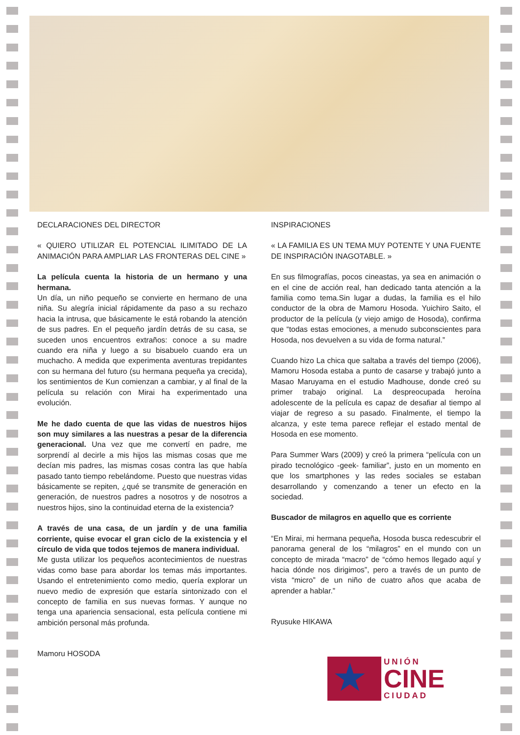DECLARACIONES DEL DIRECTOR
« QUIERO UTILIZAR EL POTENCIAL ILIMITADO DE LA ANIMACIÓN PARA AMPLIAR LAS FRONTERAS DEL CINE »
La película cuenta la historia de un hermano y una hermana.
Un día, un niño pequeño se convierte en hermano de una niña. Su alegría inicial rápidamente da paso a su rechazo hacia la intrusa, que básicamente le está robando la atención de sus padres. En el pequeño jardín detrás de su casa, se suceden unos encuentros extraños: conoce a su madre cuando era niña y luego a su bisabuelo cuando era un muchacho. A medida que experimenta aventuras trepidantes con su hermana del futuro (su hermana pequeña ya crecida), los sentimientos de Kun comienzan a cambiar, y al final de la película su relación con Mirai ha experimentado una evolución.
Me he dado cuenta de que las vidas de nuestros hijos son muy similares a las nuestras a pesar de la diferencia generacional. Una vez que me convertí en padre, me sorprendí al decirle a mis hijos las mismas cosas que me decían mis padres, las mismas cosas contra las que había pasado tanto tiempo rebelándome. Puesto que nuestras vidas básicamente se repiten, ¿qué se transmite de generación en generación, de nuestros padres a nosotros y de nosotros a nuestros hijos, sino la continuidad eterna de la existencia?
A través de una casa, de un jardín y de una familia corriente, quise evocar el gran ciclo de la existencia y el círculo de vida que todos tejemos de manera individual.
Me gusta utilizar los pequeños acontecimientos de nuestras vidas como base para abordar los temas más importantes. Usando el entretenimiento como medio, quería explorar un nuevo medio de expresión que estaría sintonizado con el concepto de familia en sus nuevas formas. Y aunque no tenga una apariencia sensacional, esta película contiene mi ambición personal más profunda.
Mamoru HOSODA
INSPIRACIONES
« LA FAMILIA ES UN TEMA MUY POTENTE Y UNA FUENTE DE INSPIRACIÓN INAGOTABLE. »
En sus filmografías, pocos cineastas, ya sea en animación o en el cine de acción real, han dedicado tanta atención a la familia como tema.Sin lugar a dudas, la familia es el hilo conductor de la obra de Mamoru Hosoda. Yuichiro Saito, el productor de la película (y viejo amigo de Hosoda), confirma que “todas estas emociones, a menudo subconscientes para Hosoda, nos devuelven a su vida de forma natural.”
Cuando hizo La chica que saltaba a través del tiempo (2006), Mamoru Hosoda estaba a punto de casarse y trabajó junto a Masao Maruyama en el estudio Madhouse, donde creó su primer trabajo original. La despreocupada heroína adolescente de la película es capaz de desafiar al tiempo al viajar de regreso a su pasado. Finalmente, el tiempo la alcanza, y este tema parece reflejar el estado mental de Hosoda en ese momento.
Para Summer Wars (2009) y creó la primera “película con un pirado tecnológico -geek- familiar”, justo en un momento en que los smartphones y las redes sociales se estaban desarrollando y comenzando a tener un efecto en la sociedad.
Buscador de milagros en aquello que es corriente
“En Mirai, mi hermana pequeña, Hosoda busca redescubrir el panorama general de los “milagros” en el mundo con un concepto de mirada “macro” de “cómo hemos llegado aquí y hacia dónde nos dirigimos”, pero a través de un punto de vista “micro” de un niño de cuatro años que acaba de aprender a hablar.”
Ryusuke HIKAWA
★
UNIÓN
CINE
CIUDAD